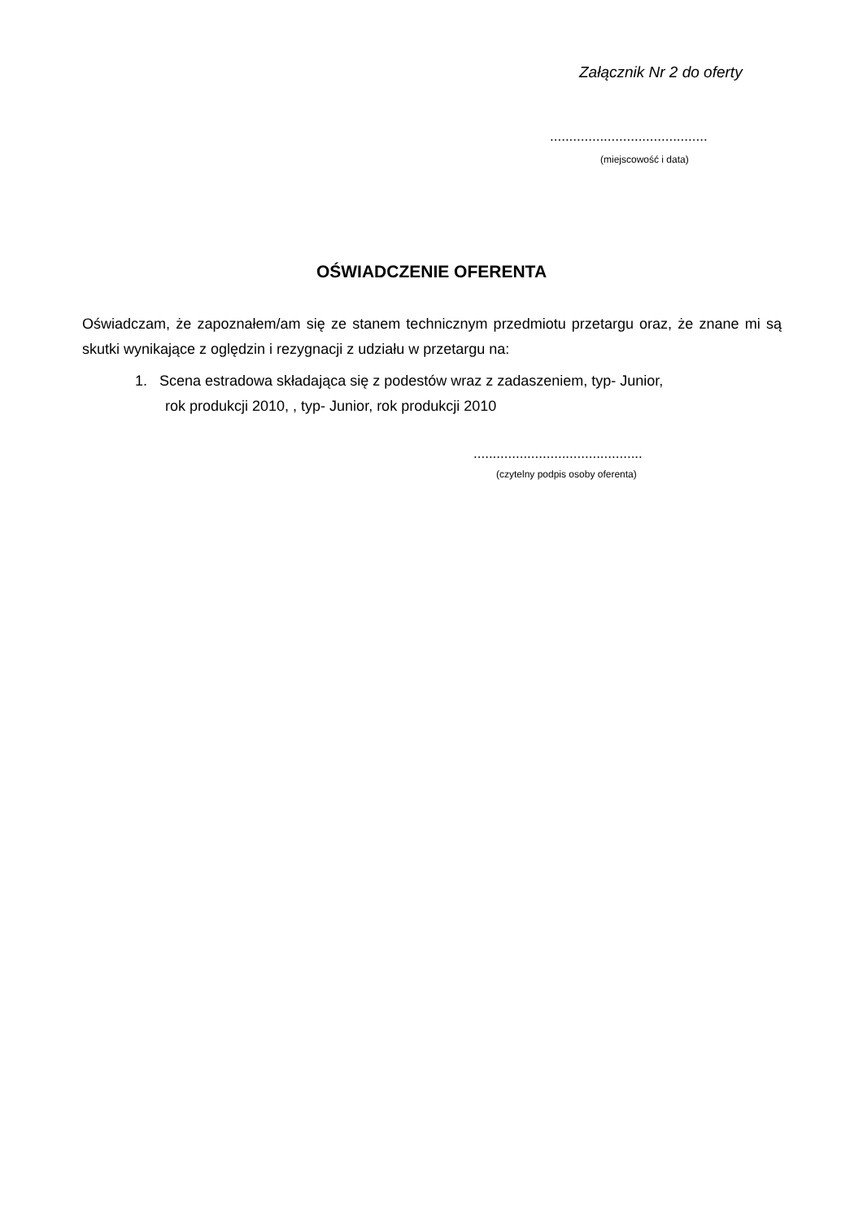Załącznik Nr 2 do oferty
.........................................
(miejscowość i data)
OŚWIADCZENIE OFERENTA
Oświadczam, że zapoznałem/am się ze stanem technicznym przedmiotu przetargu oraz, że znane mi są skutki wynikające z oględzin i rezygnacji z udziału w przetargu na:
1. Scena estradowa składająca się z podestów wraz z zadaszeniem, typ- Junior,
rok produkcji 2010, , typ- Junior, rok produkcji 2010
............................................
(czytelny podpis osoby oferenta)